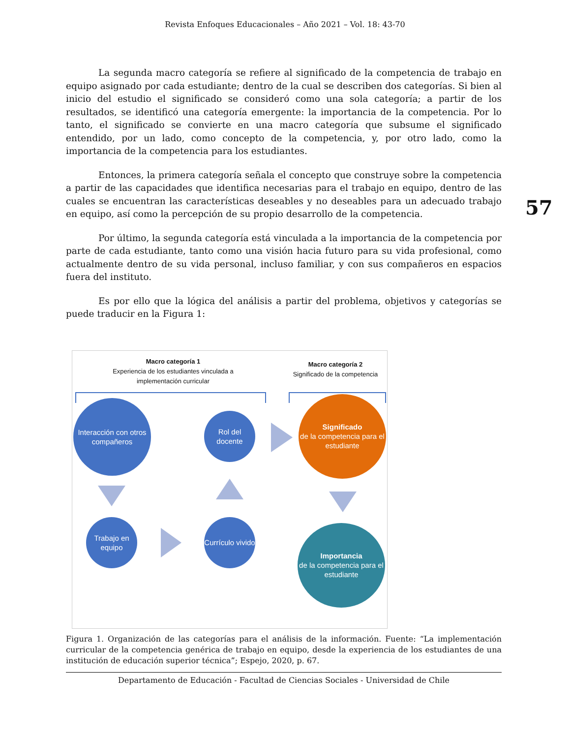Revista Enfoques Educacionales – Año 2021 – Vol. 18: 43-70
57
La segunda macro categoría se refiere al significado de la competencia de trabajo en equipo asignado por cada estudiante; dentro de la cual se describen dos categorías. Si bien al inicio del estudio el significado se consideró como una sola categoría; a partir de los resultados, se identificó una categoría emergente: la importancia de la competencia. Por lo tanto, el significado se convierte en una macro categoría que subsume el significado entendido, por un lado, como concepto de la competencia, y, por otro lado, como la importancia de la competencia para los estudiantes.
Entonces, la primera categoría señala el concepto que construye sobre la competencia a partir de las capacidades que identifica necesarias para el trabajo en equipo, dentro de las cuales se encuentran las características deseables y no deseables para un adecuado trabajo en equipo, así como la percepción de su propio desarrollo de la competencia.
Por último, la segunda categoría está vinculada a la importancia de la competencia por parte de cada estudiante, tanto como una visión hacia futuro para su vida profesional, como actualmente dentro de su vida personal, incluso familiar, y con sus compañeros en espacios fuera del instituto.
Es por ello que la lógica del análisis a partir del problema, objetivos y categorías se puede traducir en la Figura 1:
Macro categoría 1
Experiencia de los estudiantes vinculada a implementación curricular
Macro categoría 2
Significado de la competencia
Interacción con otros compañeros
Rol del docente
Significado
de la competencia para el estudiante
Trabajo en equipo
Currículo vivido
Importancia
de la competencia para el estudiante
Figura 1. Organización de las categorías para el análisis de la información. Fuente: “La implementación curricular de la competencia genérica de trabajo en equipo, desde la experiencia de los estudiantes de una institución de educación superior técnica”; Espejo, 2020, p. 67.
Departamento de Educación - Facultad de Ciencias Sociales - Universidad de Chile